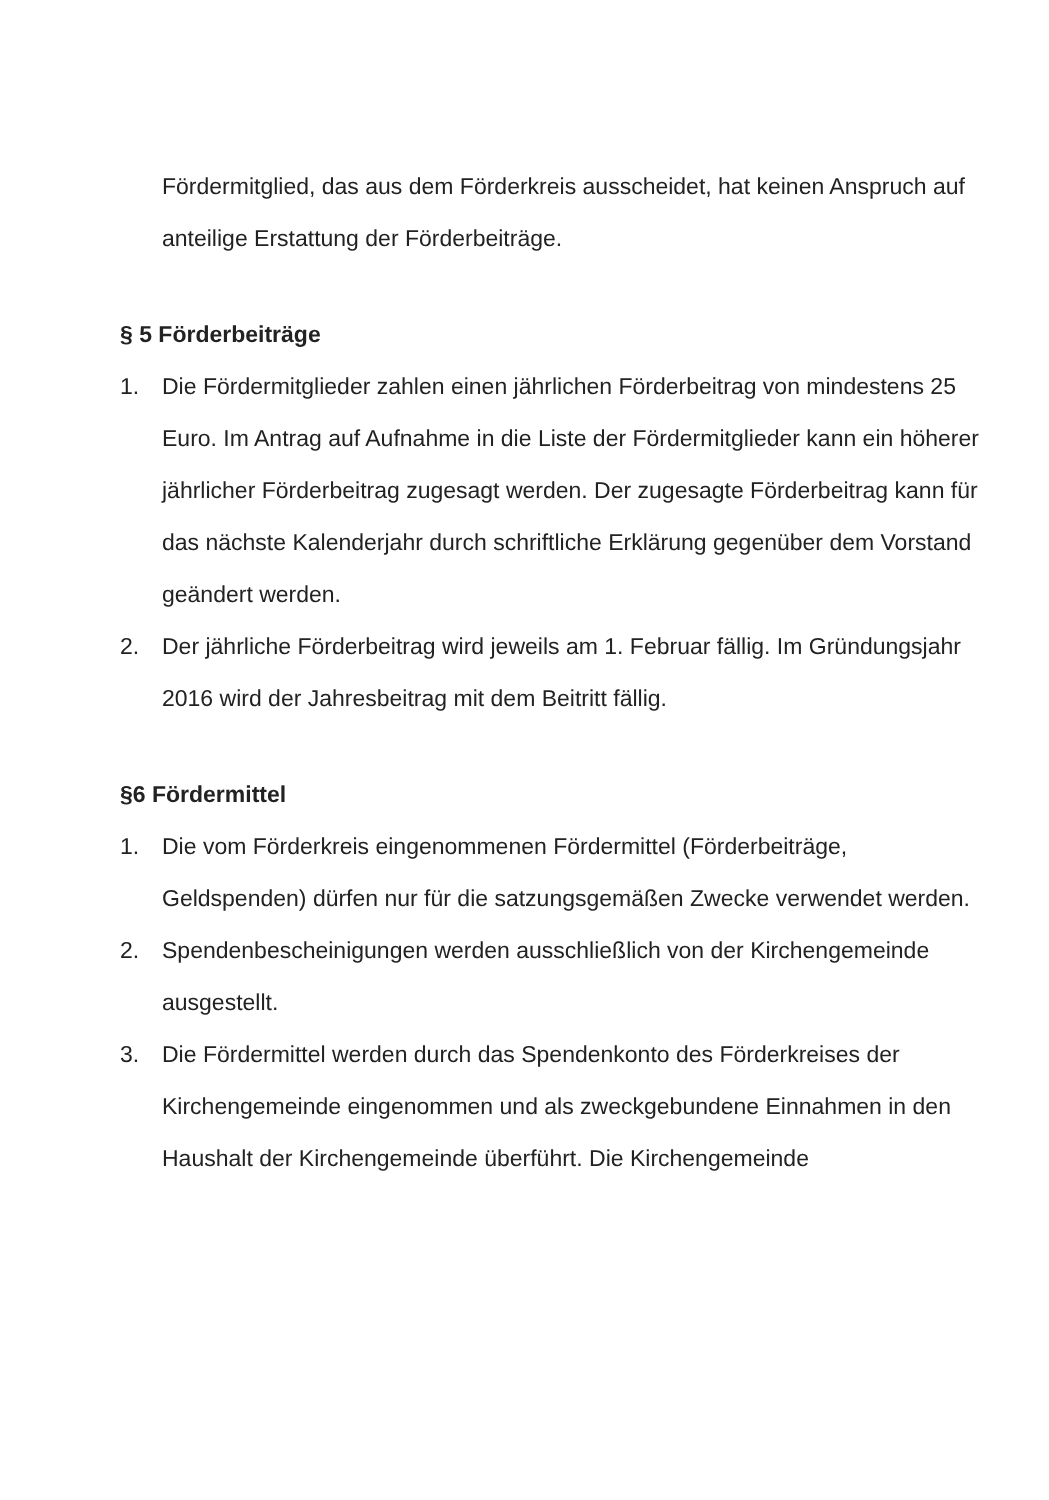Fördermitglied, das aus dem Förderkreis ausscheidet, hat keinen Anspruch auf anteilige Erstattung der Förderbeiträge.
§ 5 Förderbeiträge
1. Die Fördermitglieder zahlen einen jährlichen Förderbeitrag von mindestens 25 Euro. Im Antrag auf Aufnahme in die Liste der Fördermitglieder kann ein höherer jährlicher Förderbeitrag zugesagt werden. Der zugesagte Förderbeitrag kann für das nächste Kalenderjahr durch schriftliche Erklärung gegenüber dem Vorstand geändert werden.
2. Der jährliche Förderbeitrag wird jeweils am 1. Februar fällig. Im Gründungsjahr 2016 wird der Jahresbeitrag mit dem Beitritt fällig.
§6 Fördermittel
1. Die vom Förderkreis eingenommenen Fördermittel (Förderbeiträge, Geldspenden) dürfen nur für die satzungsgemäßen Zwecke verwendet werden.
2. Spendenbescheinigungen werden ausschließlich von der Kirchengemeinde ausgestellt.
3. Die Fördermittel werden durch das Spendenkonto des Förderkreises der Kirchengemeinde eingenommen und als zweckgebundene Einnahmen in den Haushalt der Kirchengemeinde überführt. Die Kirchengemeinde